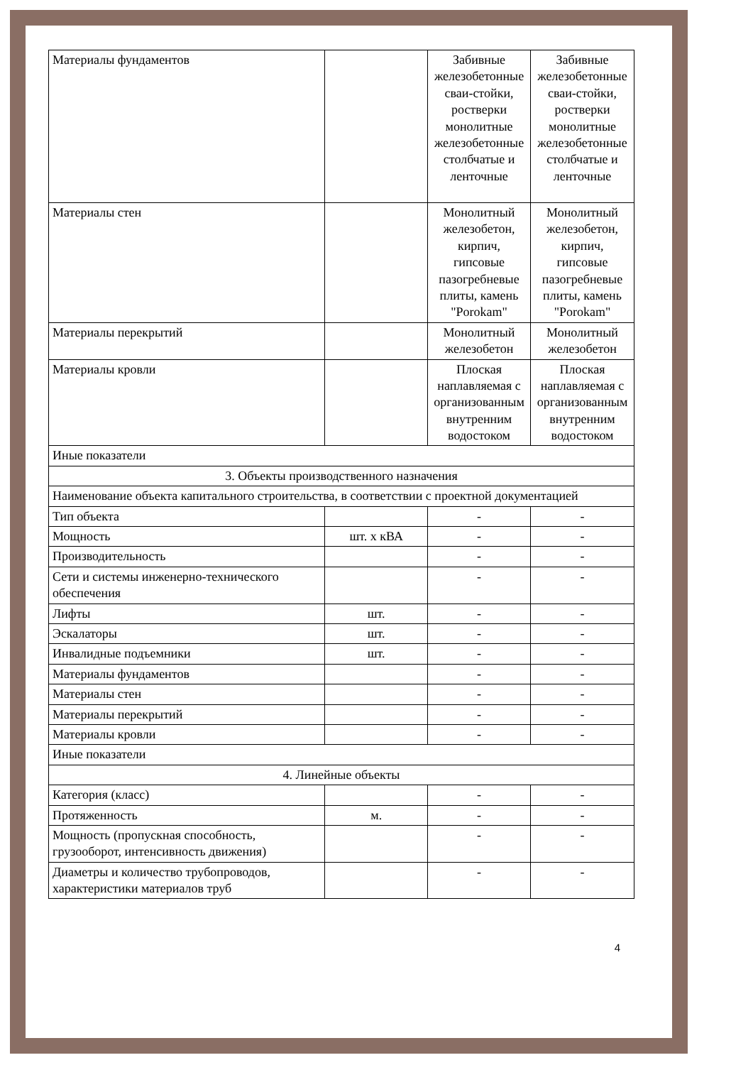| Материалы фундаментов | | Забивные железобетонные сваи-стойки, ростверки монолитные железобетонные столбчатые и ленточные | Забивные железобетонные сваи-стойки, ростверки монолитные железобетонные столбчатые и ленточные |
| Материалы стен | | Монолитный железобетон, кирпич, гипсовые пазогребневые плиты, камень "Porokam" | Монолитный железобетон, кирпич, гипсовые пазогребневые плиты, камень "Porokam" |
| Материалы перекрытий | | Монолитный железобетон | Монолитный железобетон |
| Материалы кровли | | Плоская наплавляемая с организованным внутренним водостоком | Плоская наплавляемая с организованным внутренним водостоком |
| Иные показатели | | | |
| 3. Объекты производственного назначения | | | |
| Наименование объекта капитального строительства, в соответствии с проектной документацией | | | |
| Тип объекта | | - | - |
| Мощность | шт. х кВА | - | - |
| Производительность | | - | - |
| Сети и системы инженерно-технического обеспечения | | - | - |
| Лифты | шт. | - | - |
| Эскалаторы | шт. | - | - |
| Инвалидные подъемники | шт. | - | - |
| Материалы фундаментов | | - | - |
| Материалы стен | | - | - |
| Материалы перекрытий | | - | - |
| Материалы кровли | | - | - |
| Иные показатели | | | |
| 4. Линейные объекты | | | |
| Категория (класс) | | - | - |
| Протяженность | м. | - | - |
| Мощность (пропускная способность, грузооборот, интенсивность движения) | | - | - |
| Диаметры и количество трубопроводов, характеристики материалов труб | | - | - |
4